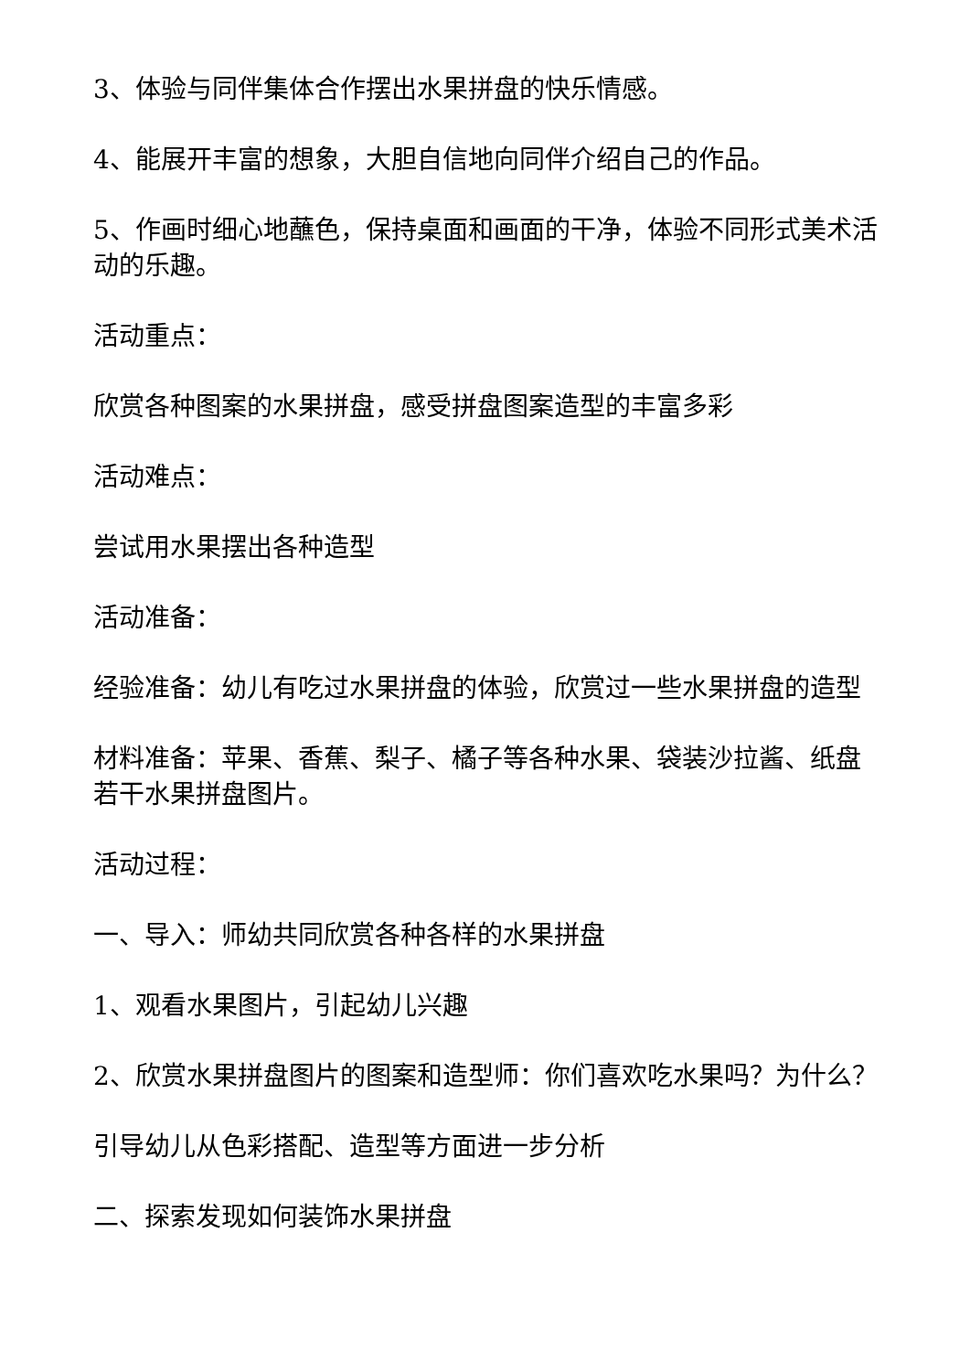3、体验与同伴集体合作摆出水果拼盘的快乐情感。
4、能展开丰富的想象，大胆自信地向同伴介绍自己的作品。
5、作画时细心地蘸色，保持桌面和画面的干净，体验不同形式美术活动的乐趣。
活动重点：
欣赏各种图案的水果拼盘，感受拼盘图案造型的丰富多彩
活动难点：
尝试用水果摆出各种造型
活动准备：
经验准备：幼儿有吃过水果拼盘的体验，欣赏过一些水果拼盘的造型
材料准备：苹果、香蕉、梨子、橘子等各种水果、袋装沙拉酱、纸盘若干水果拼盘图片。
活动过程：
一、导入：师幼共同欣赏各种各样的水果拼盘
1、观看水果图片，引起幼儿兴趣
2、欣赏水果拼盘图片的图案和造型师：你们喜欢吃水果吗？为什么？
引导幼儿从色彩搭配、造型等方面进一步分析
二、探索发现如何装饰水果拼盘